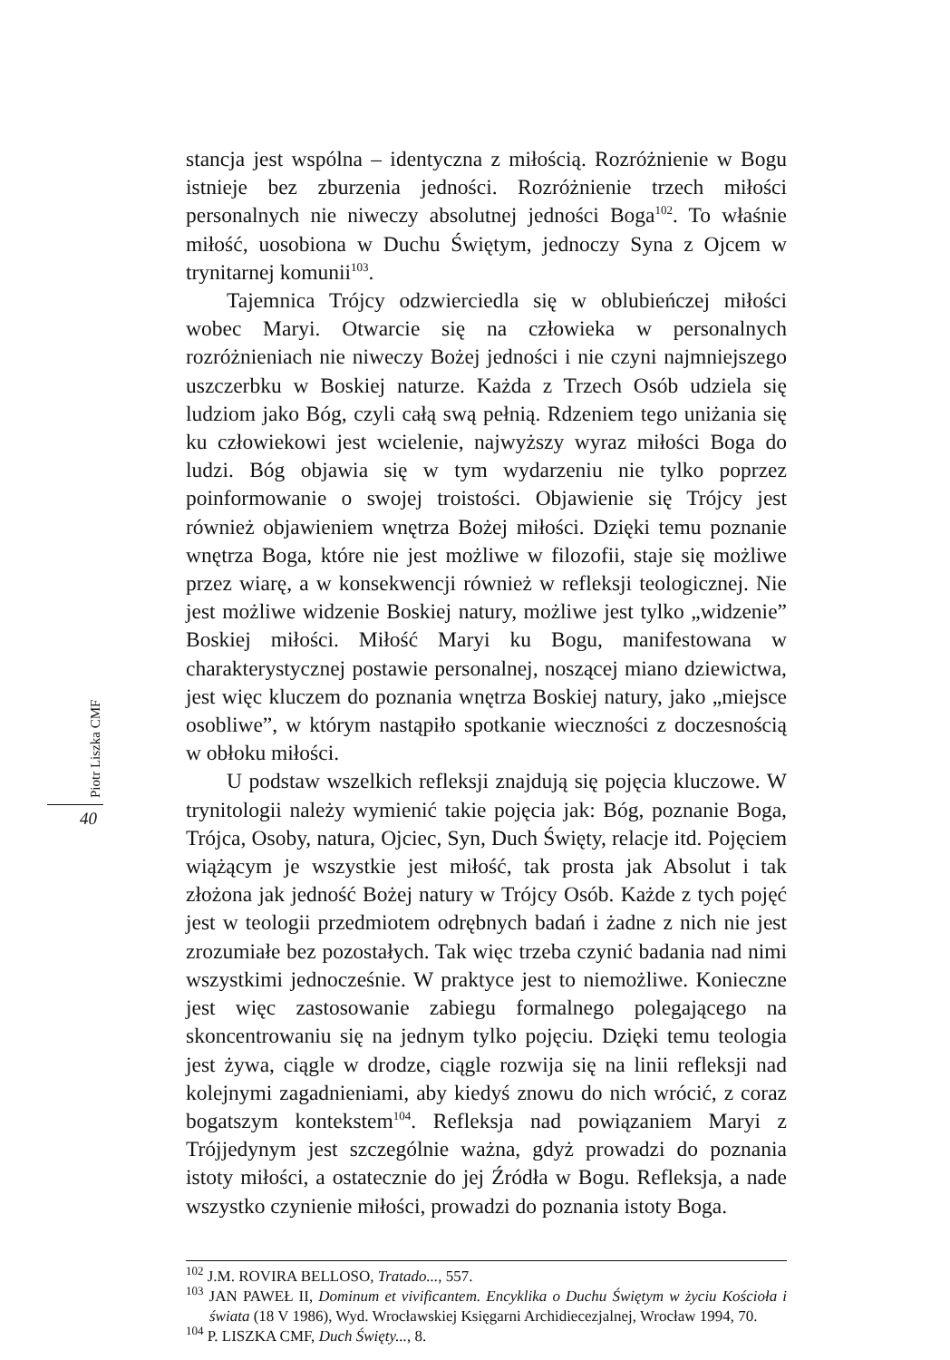Piotr Liszka CMF
40
stancja jest wspólna – identyczna z miłością. Rozróżnienie w Bogu istnieje bez zburzenia jedności. Rozróżnienie trzech miłości personalnych nie niweczy absolutnej jedności Boga<sup>102</sup>. To właśnie miłość, uosobiona w Duchu Świętym, jednoczy Syna z Ojcem w trynitarnej komunii<sup>103</sup>.
Tajemnica Trójcy odzwierciedla się w oblubieńczej miłości wobec Maryi. Otwarcie się na człowieka w personalnych rozróżnieniach nie niweczy Bożej jedności i nie czyni najmniejszego uszczerbku w Boskiej naturze. Każda z Trzech Osób udziela się ludziom jako Bóg, czyli całą swą pełnią. Rdzeniem tego uniżania się ku człowiekowi jest wcielenie, najwyższy wyraz miłości Boga do ludzi. Bóg objawia się w tym wydarzeniu nie tylko poprzez poinformowanie o swojej troistości. Objawienie się Trójcy jest również objawieniem wnętrza Bożej miłości. Dzięki temu poznanie wnętrza Boga, które nie jest możliwe w filozofii, staje się możliwe przez wiarę, a w konsekwencji również w refleksji teologicznej. Nie jest możliwe widzenie Boskiej natury, możliwe jest tylko „widzenie” Boskiej miłości. Miłość Maryi ku Bogu, manifestowana w charakterystycznej postawie personalnej, noszącej miano dziewictwa, jest więc kluczem do poznania wnętrza Boskiej natury, jako „miejsce osobliwe”, w którym nastąpiło spotkanie wieczności z doczesnością w obłoku miłości.
U podstaw wszelkich refleksji znajdują się pojęcia kluczowe. W trynitologii należy wymienić takie pojęcia jak: Bóg, poznanie Boga, Trójca, Osoby, natura, Ojciec, Syn, Duch Święty, relacje itd. Pojęciem wiążącym je wszystkie jest miłość, tak prosta jak Absolut i tak złożona jak jedność Bożej natury w Trójcy Osób. Każde z tych pojęć jest w teologii przedmiotem odrębnych badań i żadne z nich nie jest zrozumiałe bez pozostałych. Tak więc trzeba czynić badania nad nimi wszystkimi jednocześnie. W praktyce jest to niemożliwe. Konieczne jest więc zastosowanie zabiegu formalnego polegającego na skoncentrowaniu się na jednym tylko pojęciu. Dzięki temu teologia jest żywa, ciągle w drodze, ciągle rozwija się na linii refleksji nad kolejnymi zagadnieniami, aby kiedyś znowu do nich wrócić, z coraz bogatszym kontekstem<sup>104</sup>. Refleksja nad powiązaniem Maryi z Trójjedynym jest szczególnie ważna, gdyż prowadzi do poznania istoty miłości, a ostatecznie do jej Źródła w Bogu. Refleksja, a nade wszystko czynienie miłości, prowadzi do poznania istoty Boga.
<sup>102</sup> J.M. ROVIRA BELLOSO, Tratado..., 557.
<sup>103</sup> JAN PAWEŁ II, Dominum et vivificantem. Encyklika o Duchu Świętym w życiu Kościoła i świata (18 V 1986), Wyd. Wrocławskiej Księgarni Archidiecezjalnej, Wrocław 1994, 70.
<sup>104</sup> P. LISZKA CMF, Duch Święty..., 8.